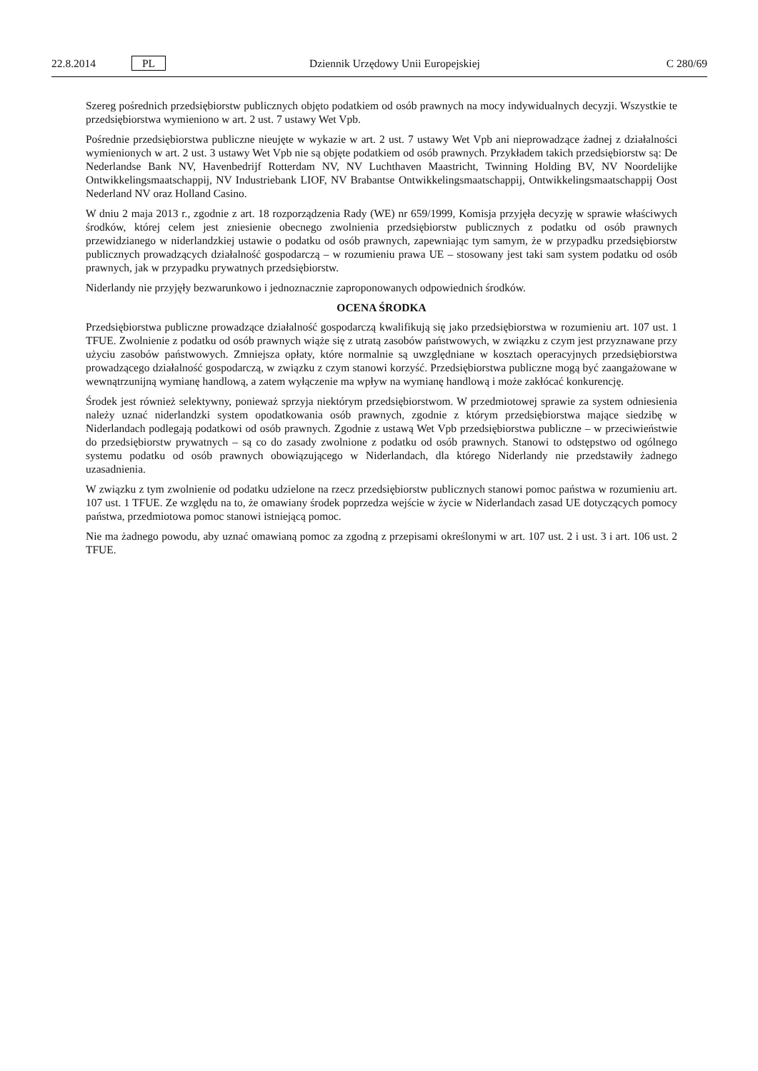22.8.2014 PL Dziennik Urzędowy Unii Europejskiej C 280/69
Szereg pośrednich przedsiębiorstw publicznych objęto podatkiem od osób prawnych na mocy indywidualnych decyzji. Wszystkie te przedsiębiorstwa wymieniono w art. 2 ust. 7 ustawy Wet Vpb.
Pośrednie przedsiębiorstwa publiczne nieujęte w wykazie w art. 2 ust. 7 ustawy Wet Vpb ani nieprowadzące żadnej z działalności wymienionych w art. 2 ust. 3 ustawy Wet Vpb nie są objęte podatkiem od osób prawnych. Przykładem takich przedsiębiorstw są: De Nederlandse Bank NV, Havenbedrijf Rotterdam NV, NV Luchthaven Maastricht, Twinning Holding BV, NV Noordelijke Ontwikkelingsmaatschappij, NV Industriebank LIOF, NV Brabantse Ontwikkelingsmaatschappij, Ontwikkelingsmaatschappij Oost Nederland NV oraz Holland Casino.
W dniu 2 maja 2013 r., zgodnie z art. 18 rozporządzenia Rady (WE) nr 659/1999, Komisja przyjęła decyzję w sprawie właściwych środków, której celem jest zniesienie obecnego zwolnienia przedsiębiorstw publicznych z podatku od osób prawnych przewidzianego w niderlandzkiej ustawie o podatku od osób prawnych, zapewniając tym samym, że w przypadku przedsiębiorstw publicznych prowadzących działalność gospodarczą – w rozumieniu prawa UE – stosowany jest taki sam system podatku od osób prawnych, jak w przypadku prywatnych przedsiębiorstw.
Niderlandy nie przyjęły bezwarunkowo i jednoznacznie zaproponowanych odpowiednich środków.
OCENA ŚRODKA
Przedsiębiorstwa publiczne prowadzące działalność gospodarczą kwalifikują się jako przedsiębiorstwa w rozumieniu art. 107 ust. 1 TFUE. Zwolnienie z podatku od osób prawnych wiąże się z utratą zasobów państwowych, w związku z czym jest przyznawane przy użyciu zasobów państwowych. Zmniejsza opłaty, które normalnie są uwzględniane w kosztach operacyjnych przedsiębiorstwa prowadzącego działalność gospodarczą, w związku z czym stanowi korzyść. Przedsiębiorstwa publiczne mogą być zaangażowane w wewnątrzunijną wymianę handlową, a zatem wyłączenie ma wpływ na wymianę handlową i może zakłócać konkurencję.
Środek jest również selektywny, ponieważ sprzyja niektórym przedsiębiorstwom. W przedmiotowej sprawie za system odniesienia należy uznać niderlandzki system opodatkowania osób prawnych, zgodnie z którym przedsiębiorstwa mające siedzibę w Niderlandach podlegają podatkowi od osób prawnych. Zgodnie z ustawą Wet Vpb przedsiębiorstwa publiczne – w przeciwieństwie do przedsiębiorstw prywatnych – są co do zasady zwolnione z podatku od osób prawnych. Stanowi to odstępstwo od ogólnego systemu podatku od osób prawnych obowiązującego w Niderlandach, dla którego Niderlandy nie przedstawiły żadnego uzasadnienia.
W związku z tym zwolnienie od podatku udzielone na rzecz przedsiębiorstw publicznych stanowi pomoc państwa w rozumieniu art. 107 ust. 1 TFUE. Ze względu na to, że omawiany środek poprzedza wejście w życie w Niderlandach zasad UE dotyczących pomocy państwa, przedmiotowa pomoc stanowi istniejącą pomoc.
Nie ma żadnego powodu, aby uznać omawianą pomoc za zgodną z przepisami określonymi w art. 107 ust. 2 i ust. 3 i art. 106 ust. 2 TFUE.